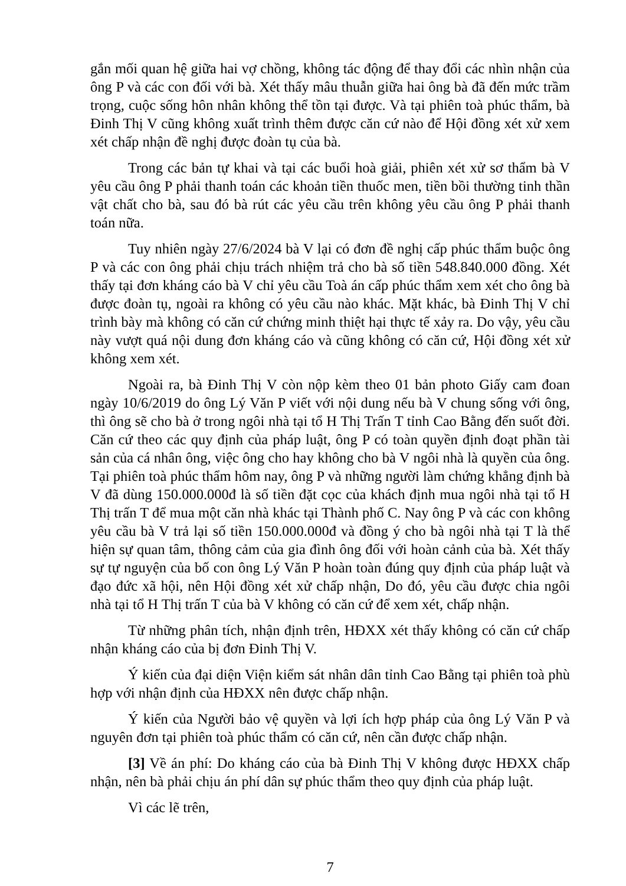gắn mối quan hệ giữa hai vợ chồng, không tác động để thay đổi các nhìn nhận của ông P và các con đối với bà. Xét thấy mâu thuẫn giữa hai ông bà đã đến mức trầm trọng, cuộc sống hôn nhân không thể tồn tại được. Và tại phiên toà phúc thẩm, bà Đinh Thị V cũng không xuất trình thêm được căn cứ nào để Hội đồng xét xử xem xét chấp nhận đề nghị được đoàn tụ của bà.
Trong các bản tự khai và tại các buổi hoà giải, phiên xét xử sơ thẩm bà V yêu cầu ông P phải thanh toán các khoản tiền thuốc men, tiền bồi thường tinh thần vật chất cho bà, sau đó bà rút các yêu cầu trên không yêu cầu ông P phải thanh toán nữa.
Tuy nhiên ngày 27/6/2024 bà V lại có đơn đề nghị cấp phúc thẩm buộc ông P và các con ông phải chịu trách nhiệm trả cho bà số tiền 548.840.000 đồng. Xét thấy tại đơn kháng cáo bà V chỉ yêu cầu Toà án cấp phúc thẩm xem xét cho ông bà được đoàn tụ, ngoài ra không có yêu cầu nào khác. Mặt khác, bà Đinh Thị V chỉ trình bày mà không có căn cứ chứng minh thiệt hại thực tế xảy ra. Do vậy, yêu cầu này vượt quá nội dung đơn kháng cáo và cũng không có căn cứ, Hội đồng xét xử không xem xét.
Ngoài ra, bà Đinh Thị V còn nộp kèm theo 01 bản photo Giấy cam đoan ngày 10/6/2019 do ông Lý Văn P viết với nội dung nếu bà V chung sống với ông, thì ông sẽ cho bà ở trong ngôi nhà tại tổ H Thị Trấn T tỉnh Cao Bằng đến suốt đời. Căn cứ theo các quy định của pháp luật, ông P có toàn quyền định đoạt phần tài sản của cá nhân ông, việc ông cho hay không cho bà V ngôi nhà là quyền của ông. Tại phiên toà phúc thẩm hôm nay, ông P và những người làm chứng khẳng định bà V đã dùng 150.000.000đ là số tiền đặt cọc của khách định mua ngôi nhà tại tổ H Thị trấn T để mua một căn nhà khác tại Thành phố C. Nay ông P và các con không yêu cầu bà V trả lại số tiền 150.000.000đ và đồng ý cho bà ngôi nhà tại T là thể hiện sự quan tâm, thông cảm của gia đình ông đối với hoàn cảnh của bà. Xét thấy sự tự nguyện của bố con ông Lý Văn P hoàn toàn đúng quy định của pháp luật và đạo đức xã hội, nên Hội đồng xét xử chấp nhận, Do đó, yêu cầu được chia ngôi nhà tại tổ H Thị trấn T của bà V không có căn cứ để xem xét, chấp nhận.
Từ những phân tích, nhận định trên, HĐXX xét thấy không có căn cứ chấp nhận kháng cáo của bị đơn Đinh Thị V.
Ý kiến của đại diện Viện kiểm sát nhân dân tỉnh Cao Bằng tại phiên toà phù hợp với nhận định của HĐXX nên được chấp nhận.
Ý kiến của Người bảo vệ quyền và lợi ích hợp pháp của ông Lý Văn P và nguyên đơn tại phiên toà phúc thẩm có căn cứ, nên cần được chấp nhận.
[3] Về án phí: Do kháng cáo của bà Đinh Thị V không được HĐXX chấp nhận, nên bà phải chịu án phí dân sự phúc thẩm theo quy định của pháp luật.
Vì các lẽ trên,
7